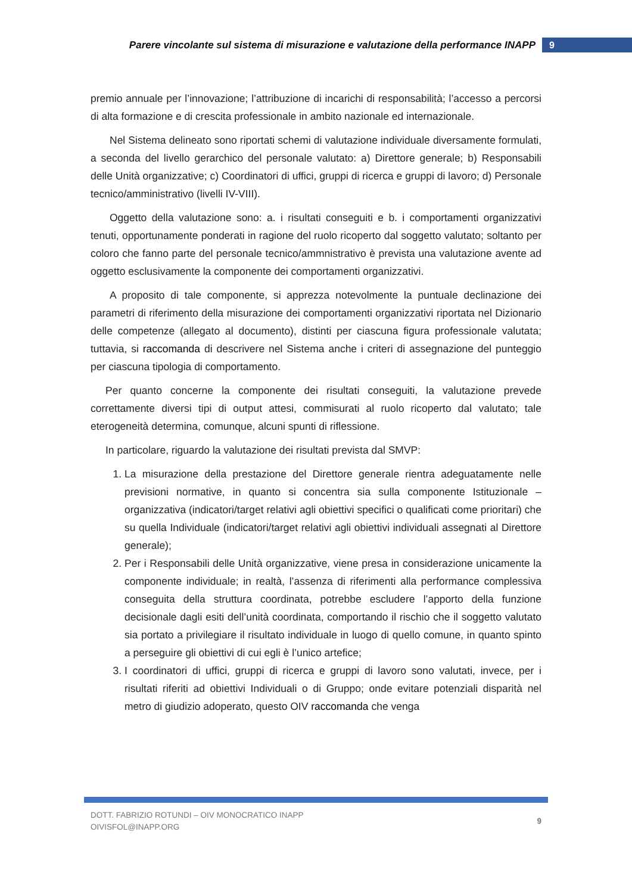Parere vincolante sul sistema di misurazione e valutazione della performance INAPP 9
premio annuale per l’innovazione; l’attribuzione di incarichi di responsabilità; l’accesso a percorsi di alta formazione e di crescita professionale in ambito nazionale ed internazionale.
Nel Sistema delineato sono riportati schemi di valutazione individuale diversamente formulati, a seconda del livello gerarchico del personale valutato: a) Direttore generale; b) Responsabili delle Unità organizzative; c) Coordinatori di uffici, gruppi di ricerca e gruppi di lavoro; d) Personale tecnico/amministrativo (livelli IV-VIII).
Oggetto della valutazione sono: a. i risultati conseguiti e b. i comportamenti organizzativi tenuti, opportunamente ponderati in ragione del ruolo ricoperto dal soggetto valutato; soltanto per coloro che fanno parte del personale tecnico/ammnistrativo è prevista una valutazione avente ad oggetto esclusivamente la componente dei comportamenti organizzativi.
A proposito di tale componente, si apprezza notevolmente la puntuale declinazione dei parametri di riferimento della misurazione dei comportamenti organizzativi riportata nel Dizionario delle competenze (allegato al documento), distinti per ciascuna figura professionale valutata; tuttavia, si raccomanda di descrivere nel Sistema anche i criteri di assegnazione del punteggio per ciascuna tipologia di comportamento.
Per quanto concerne la componente dei risultati conseguiti, la valutazione prevede correttamente diversi tipi di output attesi, commisurati al ruolo ricoperto dal valutato; tale eterogeneità determina, comunque, alcuni spunti di riflessione.
In particolare, riguardo la valutazione dei risultati prevista dal SMVP:
1. La misurazione della prestazione del Direttore generale rientra adeguatamente nelle previsioni normative, in quanto si concentra sia sulla componente Istituzionale – organizzativa (indicatori/target relativi agli obiettivi specifici o qualificati come prioritari) che su quella Individuale (indicatori/target relativi agli obiettivi individuali assegnati al Direttore generale);
2. Per i Responsabili delle Unità organizzative, viene presa in considerazione unicamente la componente individuale; in realtà, l’assenza di riferimenti alla performance complessiva conseguita della struttura coordinata, potrebbe escludere l’apporto della funzione decisionale dagli esiti dell’unità coordinata, comportando il rischio che il soggetto valutato sia portato a privilegiare il risultato individuale in luogo di quello comune, in quanto spinto a perseguire gli obiettivi di cui egli è l’unico artefice;
3. I coordinatori di uffici, gruppi di ricerca e gruppi di lavoro sono valutati, invece, per i risultati riferiti ad obiettivi Individuali o di Gruppo; onde evitare potenziali disparità nel metro di giudizio adoperato, questo OIV raccomanda che venga
DOTT. FABRIZIO ROTUNDI – OIV MONOCRATICO INAPP
OIVISFOL@INAPP.ORG
9